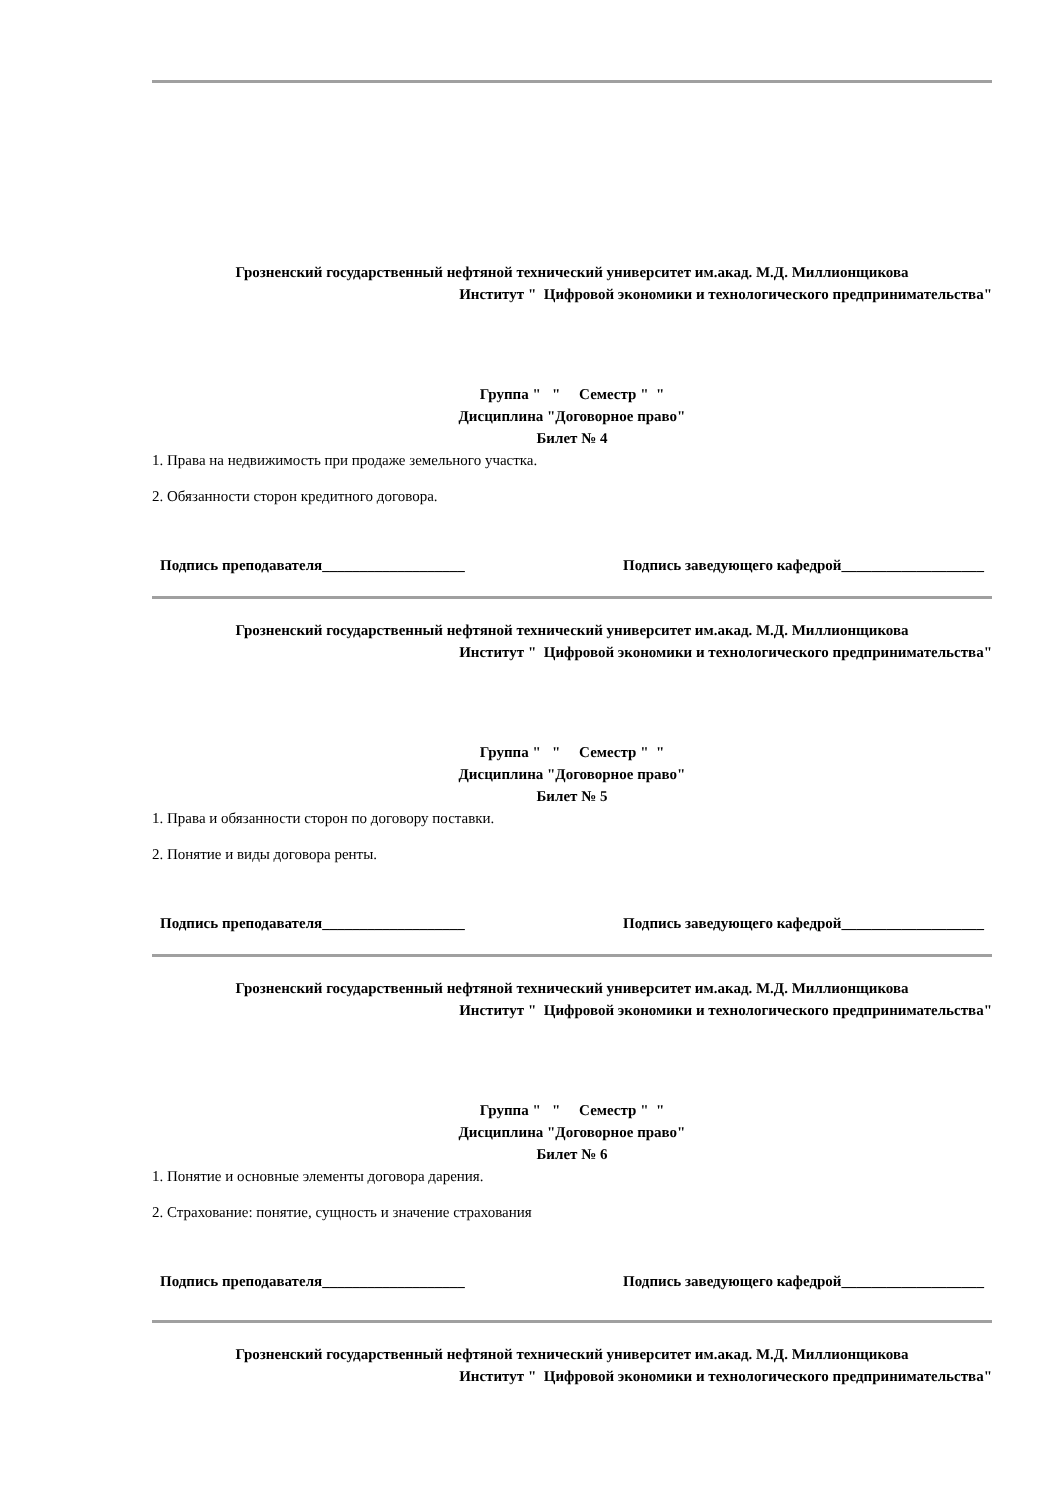Грозненский государственный нефтяной технический университет им.акад. М.Д. Миллионщикова
Институт " Цифровой экономики и технологического предпринимательства"
Группа " " Семестр " "
Дисциплина "Договорное право"
Билет № 4
1. Права на недвижимость при продаже земельного участка.
2. Обязанности сторон кредитного договора.
Подпись преподавателя___________________ Подпись заведующего кафедрой___________________
Грозненский государственный нефтяной технический университет им.акад. М.Д. Миллионщикова
Институт " Цифровой экономики и технологического предпринимательства"
Группа " " Семестр " "
Дисциплина "Договорное право"
Билет № 5
1. Права и обязанности сторон по договору поставки.
2. Понятие и виды договора ренты.
Подпись преподавателя___________________ Подпись заведующего кафедрой___________________
Грозненский государственный нефтяной технический университет им.акад. М.Д. Миллионщикова
Институт " Цифровой экономики и технологического предпринимательства"
Группа " " Семестр " "
Дисциплина "Договорное право"
Билет № 6
1. Понятие и основные элементы договора дарения.
2. Страхование: понятие, сущность и значение страхования
Подпись преподавателя___________________ Подпись заведующего кафедрой___________________
Грозненский государственный нефтяной технический университет им.акад. М.Д. Миллионщикова
Институт " Цифровой экономики и технологического предпринимательства"